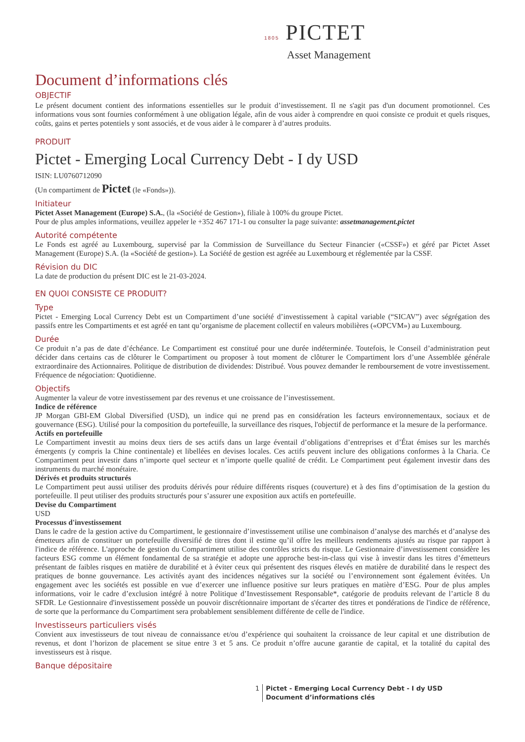1805 PICTET
Asset Management
Document d’informations clés
OBJECTIF
Le présent document contient des informations essentielles sur le produit d’investissement. Il ne s'agit pas d'un document promotionnel. Ces informations vous sont fournies conformément à une obligation légale, afin de vous aider à comprendre en quoi consiste ce produit et quels risques, coûts, gains et pertes potentiels y sont associés, et de vous aider à le comparer à d’autres produits.
PRODUIT
Pictet - Emerging Local Currency Debt - I dy USD
ISIN: LU0760712090
(Un compartiment de Pictet (le «Fonds»)).
Initiateur
Pictet Asset Management (Europe) S.A., (la «Société de Gestion»), filiale à 100% du groupe Pictet.
Pour de plus amples informations, veuillez appeler le +352 467 171-1 ou consulter la page suivante: assetmanagement.pictet
Autorité compétente
Le Fonds est agréé au Luxembourg, supervisé par la Commission de Surveillance du Secteur Financier («CSSF») et géré par Pictet Asset Management (Europe) S.A. (la «Société de gestion»). La Société de gestion est agréée au Luxembourg et réglementée par la CSSF.
Révision du DIC
La date de production du présent DIC est le 21-03-2024.
EN QUOI CONSISTE CE PRODUIT?
Type
Pictet - Emerging Local Currency Debt est un Compartiment d’une société d’investissement à capital variable (“SICAV”) avec ségrégation des passifs entre les Compartiments et est agréé en tant qu’organisme de placement collectif en valeurs mobilières («OPCVM») au Luxembourg.
Durée
Ce produit n’a pas de date d’échéance. Le Compartiment est constitué pour une durée indéterminée. Toutefois, le Conseil d’administration peut décider dans certains cas de clôturer le Compartiment ou proposer à tout moment de clôturer le Compartiment lors d’une Assemblée générale extraordinaire des Actionnaires. Politique de distribution de dividendes: Distribué. Vous pouvez demander le remboursement de votre investissement. Fréquence de négociation: Quotidienne.
Objectifs
Augmenter la valeur de votre investissement par des revenus et une croissance de l’investissement.
Indice de référence
JP Morgan GBI-EM Global Diversified (USD), un indice qui ne prend pas en considération les facteurs environnementaux, sociaux et de gouvernance (ESG). Utilisé pour la composition du portefeuille, la surveillance des risques, l'objectif de performance et la mesure de la performance.
Actifs en portefeuille
Le Compartiment investit au moins deux tiers de ses actifs dans un large éventail d’obligations d’entreprises et d’État émises sur les marchés émergents (y compris la Chine continentale) et libellées en devises locales. Ces actifs peuvent inclure des obligations conformes à la Charia. Ce Compartiment peut investir dans n’importe quel secteur et n’importe quelle qualité de crédit. Le Compartiment peut également investir dans des instruments du marché monétaire.
Dérivés et produits structurés
Le Compartiment peut aussi utiliser des produits dérivés pour réduire différents risques (couverture) et à des fins d’optimisation de la gestion du portefeuille. Il peut utiliser des produits structurés pour s’assurer une exposition aux actifs en portefeuille.
Devise du Compartiment
USD
Processus d'investissement
Dans le cadre de la gestion active du Compartiment, le gestionnaire d’investissement utilise une combinaison d’analyse des marchés et d’analyse des émetteurs afin de constituer un portefeuille diversifié de titres dont il estime qu’il offre les meilleurs rendements ajustés au risque par rapport à l'indice de référence. L'approche de gestion du Compartiment utilise des contrôles stricts du risque. Le Gestionnaire d’investissement considère les facteurs ESG comme un élément fondamental de sa stratégie et adopte une approche best-in-class qui vise à investir dans les titres d’émetteurs présentant de faibles risques en matière de durabilité et à éviter ceux qui présentent des risques élevés en matière de durabilité dans le respect des pratiques de bonne gouvernance. Les activités ayant des incidences négatives sur la société ou l’environnement sont également évitées. Un engagement avec les sociétés est possible en vue d’exercer une influence positive sur leurs pratiques en matière d’ESG. Pour de plus amples informations, voir le cadre d’exclusion intégré à notre Politique d’Investissement Responsable*, catégorie de produits relevant de l’article 8 du SFDR. Le Gestionnaire d'investissement possède un pouvoir discrétionnaire important de s'écarter des titres et pondérations de l'indice de référence, de sorte que la performance du Compartiment sera probablement sensiblement différente de celle de l'indice.
Investisseurs particuliers visés
Convient aux investisseurs de tout niveau de connaissance et/ou d’expérience qui souhaitent la croissance de leur capital et une distribution de revenus, et dont l’horizon de placement se situe entre 3 et 5 ans. Ce produit n’offre aucune garantie de capital, et la totalité du capital des investisseurs est à risque.
Banque dépositaire
1 Pictet - Emerging Local Currency Debt - I dy USD
Document d’informations clés